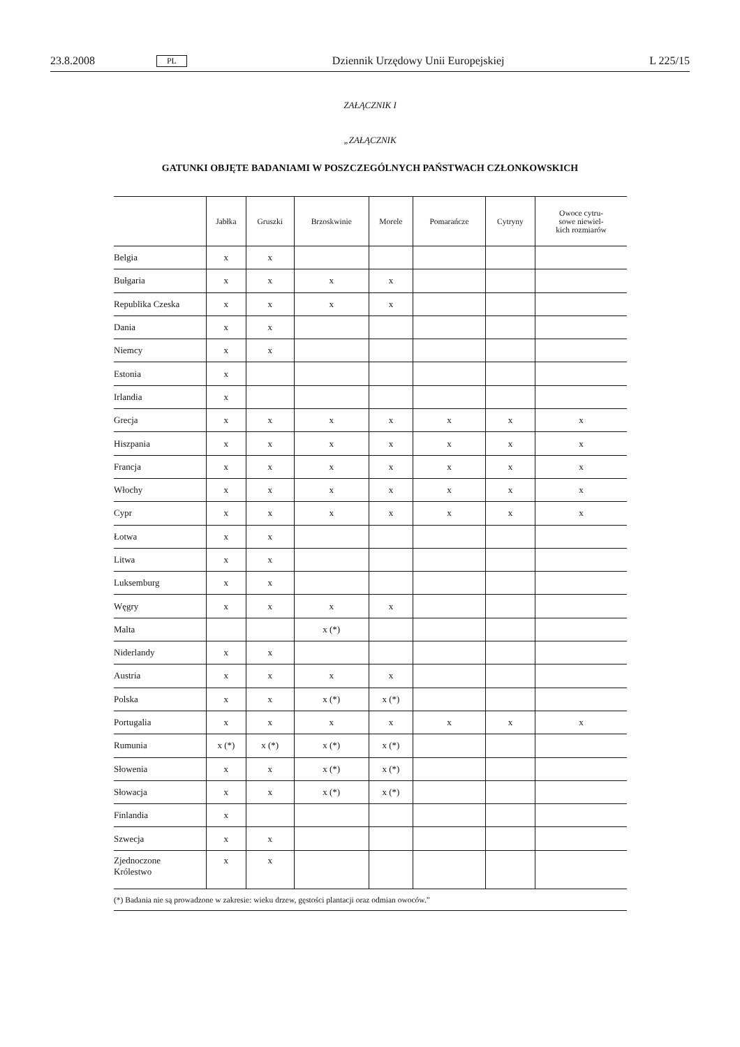23.8.2008 PL Dziennik Urzędowy Unii Europejskiej L 225/15
ZAŁĄCZNIK I
„ZAŁĄCZNIK
GATUNKI OBJĘTE BADANIAMI W POSZCZEGÓLNYCH PAŃSTWACH CZŁONKOWSKICH
| | Jabłka | Gruszki | Brzoskwinie | Morele | Pomarańcze | Cytryny | Owoce cytru- sowe niewiel- kich rozmiarów |
| --- | --- | --- | --- | --- | --- | --- | --- |
| Belgia | x | x | | | | | |
| Bułgaria | x | x | x | x | | | |
| Republika Czeska | x | x | x | x | | | |
| Dania | x | x | | | | | |
| Niemcy | x | x | | | | | |
| Estonia | x | | | | | | |
| Irlandia | x | | | | | | |
| Grecja | x | x | x | x | x | x | x |
| Hiszpania | x | x | x | x | x | x | x |
| Francja | x | x | x | x | x | x | x |
| Włochy | x | x | x | x | x | x | x |
| Cypr | x | x | x | x | x | x | x |
| Łotwa | x | x | | | | | |
| Litwa | x | x | | | | | |
| Luksemburg | x | x | | | | | |
| Węgry | x | x | x | x | | | |
| Malta | | | x (*) | | | | |
| Niderlandy | x | x | | | | | |
| Austria | x | x | x | x | | | |
| Polska | x | x | x (*) | x (*) | | | |
| Portugalia | x | x | x | x | x | x | x |
| Rumunia | x (*) | x (*) | x (*) | x (*) | | | |
| Słowenia | x | x | x (*) | x (*) | | | |
| Słowacja | x | x | x (*) | x (*) | | | |
| Finlandia | x | | | | | | |
| Szwecja | x | x | | | | | |
| Zjednoczone Królestwo | x | x | | | | | |
| (*) Badania nie są prowadzone w zakresie: wieku drzew, gęstości plantacji oraz odmian owoców.” | | | | | | | |